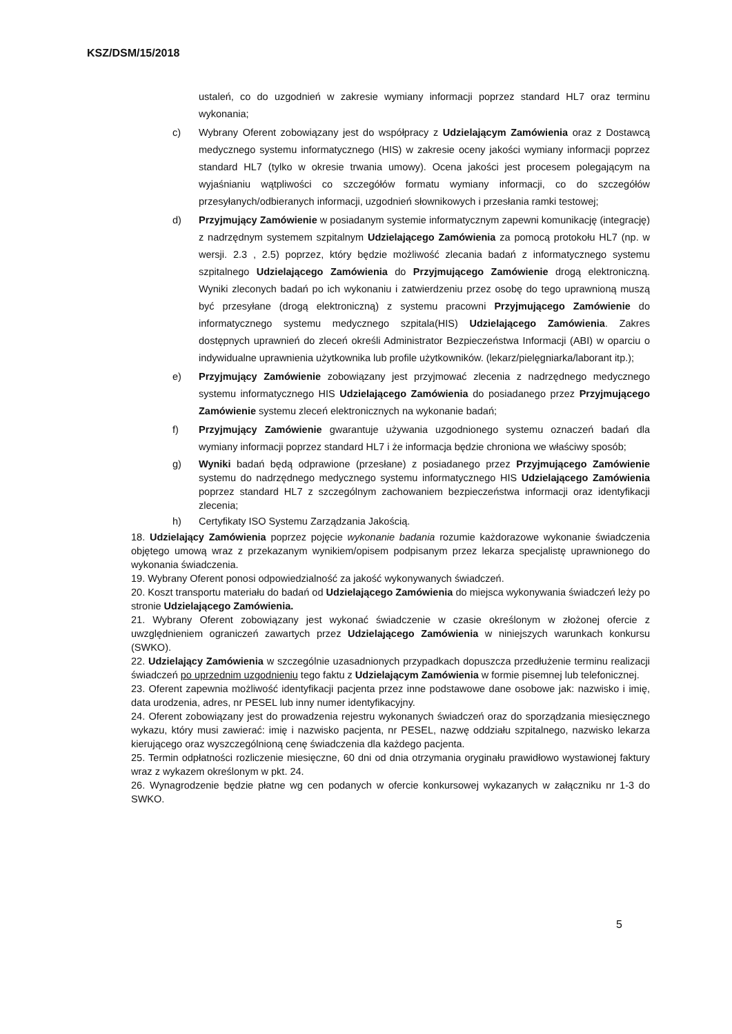KSZ/DSM/15/2018
ustaleń, co do uzgodnień w zakresie wymiany informacji poprzez standard HL7 oraz terminu wykonania;
c) Wybrany Oferent zobowiązany jest do współpracy z Udzielającym Zamówienia oraz z Dostawcą medycznego systemu informatycznego (HIS) w zakresie oceny jakości wymiany informacji poprzez standard HL7 (tylko w okresie trwania umowy). Ocena jakości jest procesem polegającym na wyjaśnianiu wątpliwości co szczegółów formatu wymiany informacji, co do szczegółów przesyłanych/odbieranych informacji, uzgodnień słownikowych i przesłania ramki testowej;
d) Przyjmujący Zamówienie w posiadanym systemie informatycznym zapewni komunikację (integrację) z nadrzędnym systemem szpitalnym Udzielającego Zamówienia za pomocą protokołu HL7 (np. w wersji. 2.3 , 2.5) poprzez, który będzie możliwość zlecania badań z informatycznego systemu szpitalnego Udzielającego Zamówienia do Przyjmującego Zamówienie drogą elektroniczną. Wyniki zleconych badań po ich wykonaniu i zatwierdzeniu przez osobę do tego uprawnioną muszą być przesyłane (drogą elektroniczną) z systemu pracowni Przyjmującego Zamówienie do informatycznego systemu medycznego szpitala(HIS) Udzielającego Zamówienia. Zakres dostępnych uprawnień do zleceń określi Administrator Bezpieczeństwa Informacji (ABI) w oparciu o indywidualne uprawnienia użytkownika lub profile użytkowników. (lekarz/pielęgniarka/laborant itp.);
e) Przyjmujący Zamówienie zobowiązany jest przyjmować zlecenia z nadrzędnego medycznego systemu informatycznego HIS Udzielającego Zamówienia do posiadanego przez Przyjmującego Zamówienie systemu zleceń elektronicznych na wykonanie badań;
f) Przyjmujący Zamówienie gwarantuje używania uzgodnionego systemu oznaczeń badań dla wymiany informacji poprzez standard HL7 i że informacja będzie chroniona we właściwy sposób;
g) Wyniki badań będą odprawione (przesłane) z posiadanego przez Przyjmującego Zamówienie systemu do nadrzędnego medycznego systemu informatycznego HIS Udzielającego Zamówienia poprzez standard HL7 z szczególnym zachowaniem bezpieczeństwa informacji oraz identyfikacji zlecenia;
h) Certyfikaty ISO Systemu Zarządzania Jakością.
18. Udzielający Zamówienia poprzez pojęcie wykonanie badania rozumie każdorazowe wykonanie świadczenia objętego umową wraz z przekazanym wynikiem/opisem podpisanym przez lekarza specjalistę uprawnionego do wykonania świadczenia.
19. Wybrany Oferent ponosi odpowiedzialność za jakość wykonywanych świadczeń.
20. Koszt transportu materiału do badań od Udzielającego Zamówienia do miejsca wykonywania świadczeń leży po stronie Udzielającego Zamówienia.
21. Wybrany Oferent zobowiązany jest wykonać świadczenie w czasie określonym w złożonej ofercie z uwzględnieniem ograniczeń zawartych przez Udzielającego Zamówienia w niniejszych warunkach konkursu (SWKO).
22. Udzielający Zamówienia w szczególnie uzasadnionych przypadkach dopuszcza przedłużenie terminu realizacji świadczeń po uprzednim uzgodnieniu tego faktu z Udzielającym Zamówienia w formie pisemnej lub telefonicznej.
23. Oferent zapewnia możliwość identyfikacji pacjenta przez inne podstawowe dane osobowe jak: nazwisko i imię, data urodzenia, adres, nr PESEL lub inny numer identyfikacyjny.
24. Oferent zobowiązany jest do prowadzenia rejestru wykonanych świadczeń oraz do sporządzania miesięcznego wykazu, który musi zawierać: imię i nazwisko pacjenta, nr PESEL, nazwę oddziału szpitalnego, nazwisko lekarza kierującego oraz wyszczególnioną cenę świadczenia dla każdego pacjenta.
25. Termin odpłatności rozliczenie miesięczne, 60 dni od dnia otrzymania oryginału prawidłowo wystawionej faktury wraz z wykazem określonym w pkt. 24.
26. Wynagrodzenie będzie płatne wg cen podanych w ofercie konkursowej wykazanych w załączniku nr 1-3 do SWKO.
5